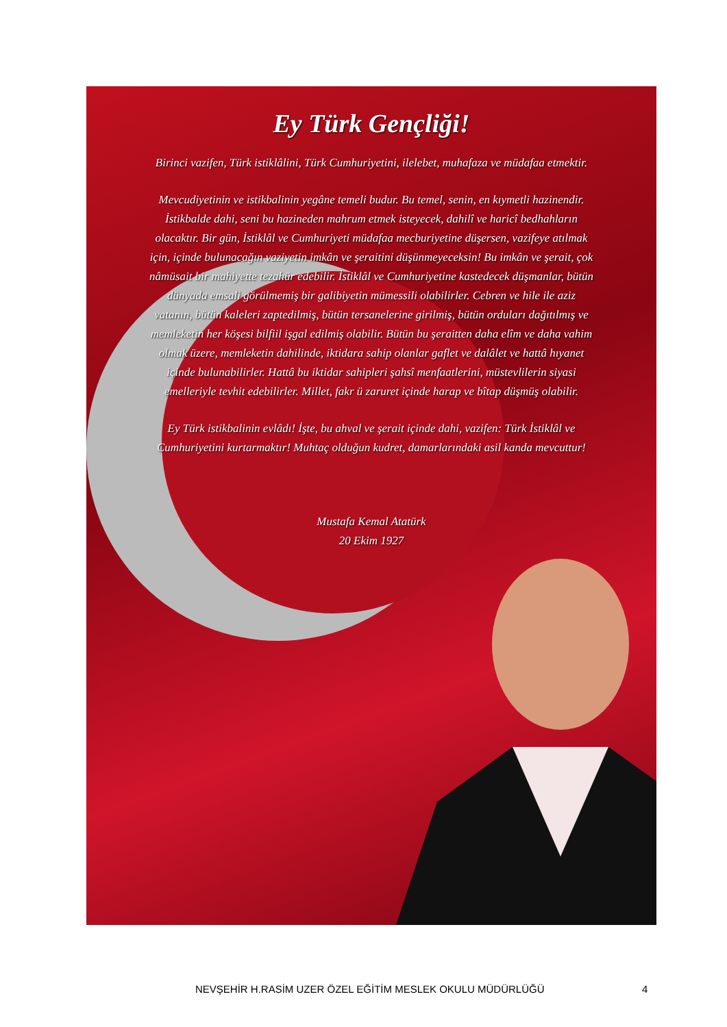Ey Türk Gençliği!
Birinci vazifen, Türk istiklâlini, Türk Cumhuriyetini, ilelebet, muhafaza ve müdafaa etmektir.
Mevcudiyetinin ve istikbalinin yegâne temeli budur. Bu temel, senin, en kıymetli hazinendir. İstikbalde dahi, seni bu hazineden mahrum etmek isteyecek, dahilî ve haricî bedhahların olacaktır. Bir gün, İstiklâl ve Cumhuriyeti müdafaa mecburiyetine düşersen, vazifeye atılmak için, içinde bulunacağın vaziyetin imkân ve şeraitini düşünmeyeceksin! Bu imkân ve şerait, çok nâmüsait bir mahiyette tezahür edebilir. İstiklâl ve Cumhuriyetine kastedecek düşmanlar, bütün dünyada emsali görülmemiş bir galibiyetin mümessili olabilirler. Cebren ve hile ile aziz vatanın, bütün kaleleri zaptedilmiş, bütün tersanelerine girilmiş, bütün orduları dağıtılmış ve memleketin her köşesi bilfiil işgal edilmiş olabilir. Bütün bu şeraitten daha elîm ve daha vahim olmak üzere, memleketin dahilinde, iktidara sahip olanlar gaflet ve dalâlet ve hattâ hıyanet içinde bulunabilirler. Hattâ bu iktidar sahipleri şahsî menfaatlerini, müstevlilerin siyasi emelleriyle tevhit edebilirler. Millet, fakr ü zaruret içinde harap ve bîtap düşmüş olabilir.
Ey Türk istikbalinin evlâdı! İşte, bu ahval ve şerait içinde dahi, vazifen: Türk İstiklâl ve Cumhuriyetini kurtarmaktır! Muhtaç olduğun kudret, damarlarındaki asil kanda mevcuttur!
Mustafa Kemal Atatürk
20 Ekim 1927
NEVŞEHİR H.RASİM UZER ÖZEL EĞİTİM MESLEK OKULU MÜDÜRLÜĞÜ
4